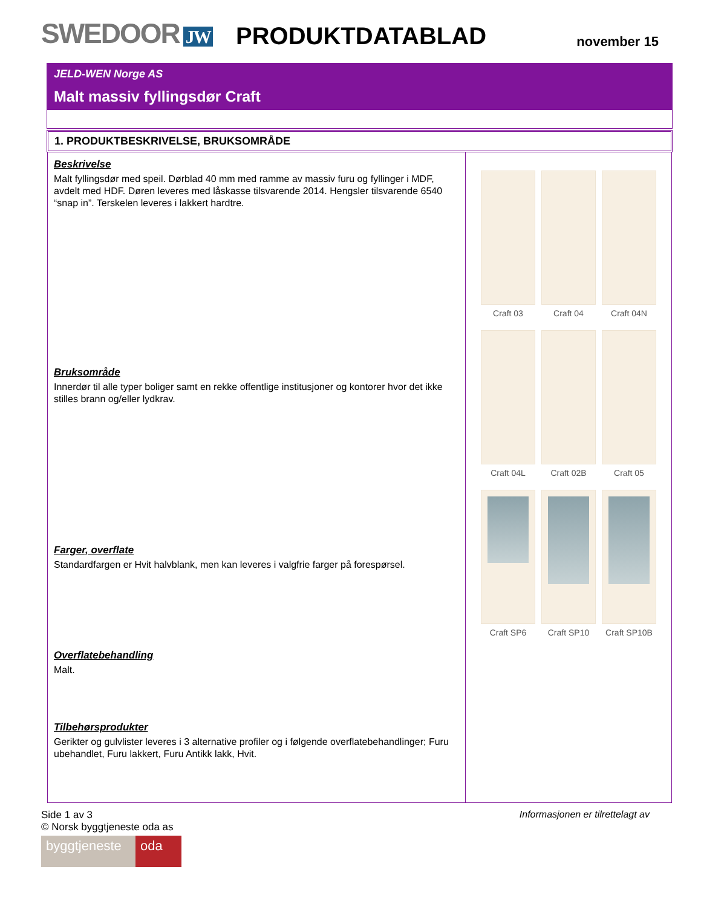SWEDOOR JW
PRODUKTDATABLAD
november 15
JELD-WEN Norge AS
Malt massiv fyllingsdør Craft
1. PRODUKTBESKRIVELSE, BRUKSOMRÅDE
Beskrivelse
Malt fyllingsdør med speil. Dørblad 40 mm med ramme av massiv furu og fyllinger i MDF, avdelt med HDF. Døren leveres med låskasse tilsvarende 2014. Hengsler tilsvarende 6540 “snap in”. Terskelen leveres i lakkert hardtre.
Bruksområde
Innerdør til alle typer boliger samt en rekke offentlige institusjoner og kontorer hvor det ikke stilles brann og/eller lydkrav.
Farger, overflate
Standardfargen er Hvit halvblank, men kan leveres i valgfrie farger på forespørsel.
Overflatebehandling
Malt.
Tilbehørsprodukter
Gerikter og gulvlister leveres i 3 alternative profiler og i følgende overflatebehandlinger; Furu ubehandlet, Furu lakkert, Furu Antikk lakk, Hvit.
Craft 03
Craft 04
Craft 04N
Craft 04L
Craft 02B
Craft 05
Craft SP6
Craft SP10
Craft SP10B
Side 1 av 3
© Norsk byggtjeneste oda as
Informasjonen er tilrettelagt av
byggtjeneste oda